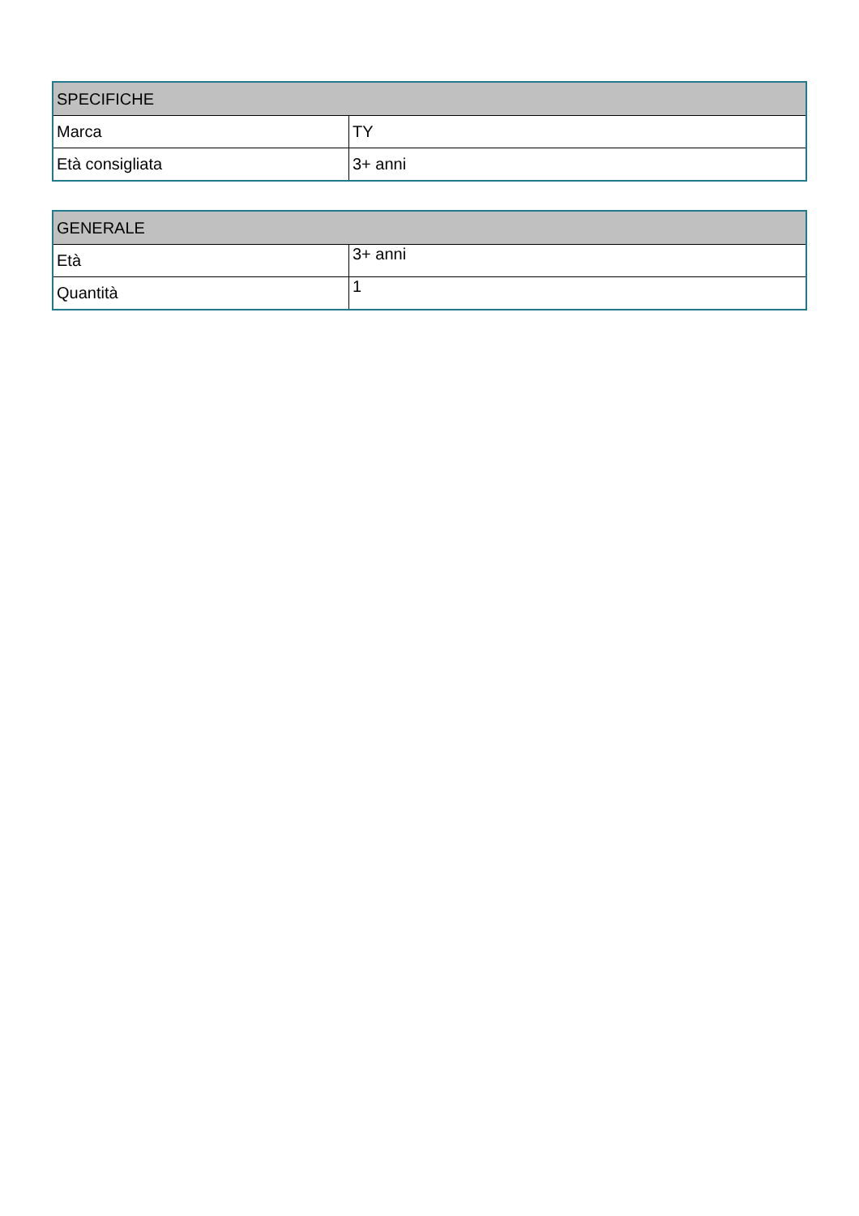| SPECIFICHE | |
| --- | --- |
| Marca | TY |
| Età consigliata | 3+ anni |
| GENERALE | |
| --- | --- |
| Età | 3+ anni |
| Quantità | 1 |